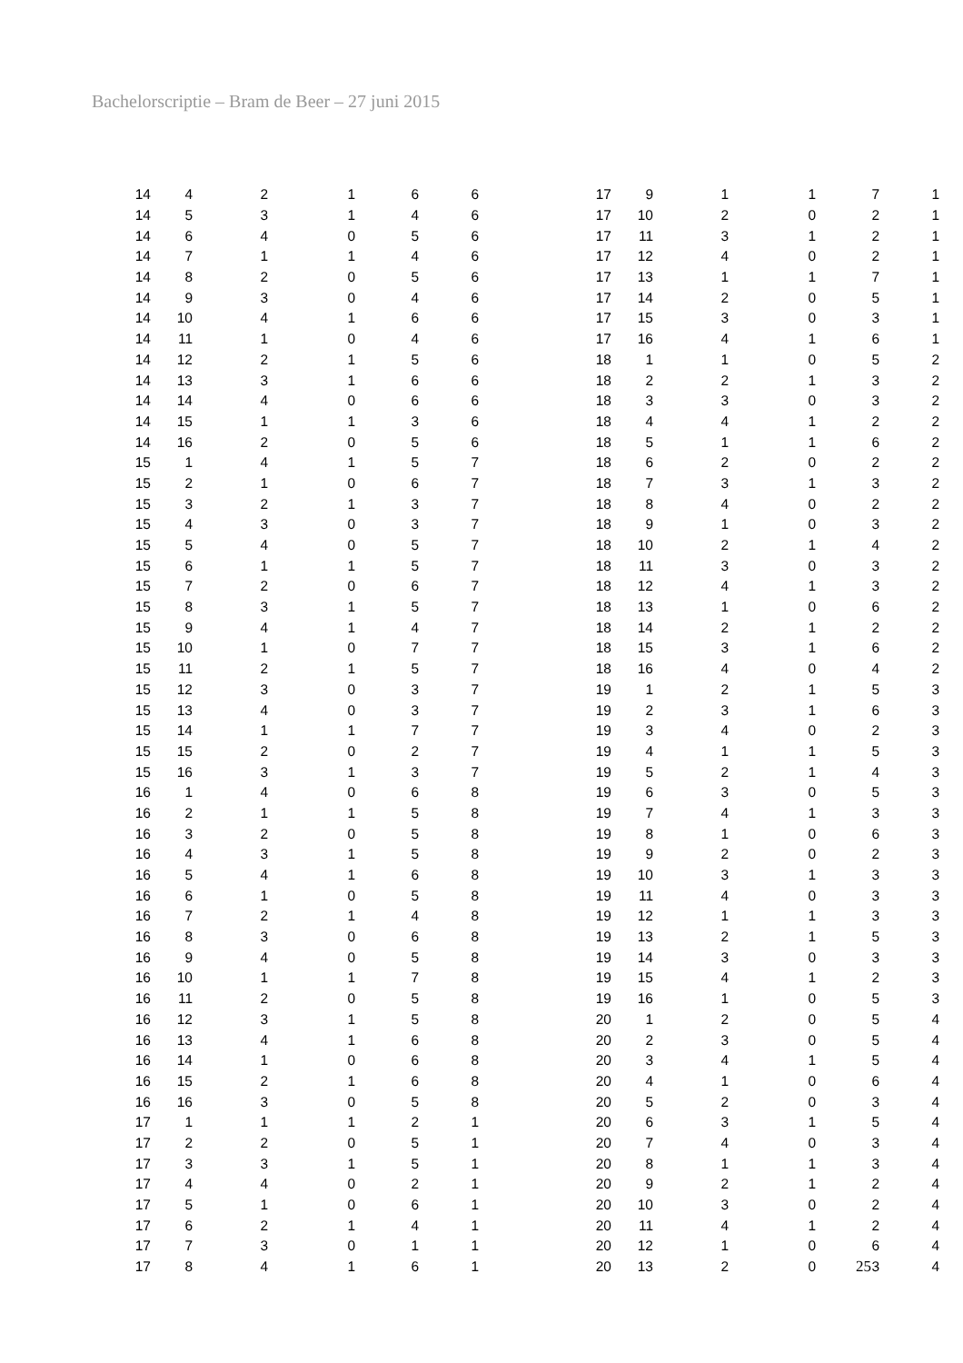Bachelorscriptie – Bram de Beer – 27 juni 2015
| 14 | 4 | 2 | 1 | 6 | 6 |
| 14 | 5 | 3 | 1 | 4 | 6 |
| 14 | 6 | 4 | 0 | 5 | 6 |
| 14 | 7 | 1 | 1 | 4 | 6 |
| 14 | 8 | 2 | 0 | 5 | 6 |
| 14 | 9 | 3 | 0 | 4 | 6 |
| 14 | 10 | 4 | 1 | 6 | 6 |
| 14 | 11 | 1 | 0 | 4 | 6 |
| 14 | 12 | 2 | 1 | 5 | 6 |
| 14 | 13 | 3 | 1 | 6 | 6 |
| 14 | 14 | 4 | 0 | 6 | 6 |
| 14 | 15 | 1 | 1 | 3 | 6 |
| 14 | 16 | 2 | 0 | 5 | 6 |
| 15 | 1 | 4 | 1 | 5 | 7 |
| 15 | 2 | 1 | 0 | 6 | 7 |
| 15 | 3 | 2 | 1 | 3 | 7 |
| 15 | 4 | 3 | 0 | 3 | 7 |
| 15 | 5 | 4 | 0 | 5 | 7 |
| 15 | 6 | 1 | 1 | 5 | 7 |
| 15 | 7 | 2 | 0 | 6 | 7 |
| 15 | 8 | 3 | 1 | 5 | 7 |
| 15 | 9 | 4 | 1 | 4 | 7 |
| 15 | 10 | 1 | 0 | 7 | 7 |
| 15 | 11 | 2 | 1 | 5 | 7 |
| 15 | 12 | 3 | 0 | 3 | 7 |
| 15 | 13 | 4 | 0 | 3 | 7 |
| 15 | 14 | 1 | 1 | 7 | 7 |
| 15 | 15 | 2 | 0 | 2 | 7 |
| 15 | 16 | 3 | 1 | 3 | 7 |
| 16 | 1 | 4 | 0 | 6 | 8 |
| 16 | 2 | 1 | 1 | 5 | 8 |
| 16 | 3 | 2 | 0 | 5 | 8 |
| 16 | 4 | 3 | 1 | 5 | 8 |
| 16 | 5 | 4 | 1 | 6 | 8 |
| 16 | 6 | 1 | 0 | 5 | 8 |
| 16 | 7 | 2 | 1 | 4 | 8 |
| 16 | 8 | 3 | 0 | 6 | 8 |
| 16 | 9 | 4 | 0 | 5 | 8 |
| 16 | 10 | 1 | 1 | 7 | 8 |
| 16 | 11 | 2 | 0 | 5 | 8 |
| 16 | 12 | 3 | 1 | 5 | 8 |
| 16 | 13 | 4 | 1 | 6 | 8 |
| 16 | 14 | 1 | 0 | 6 | 8 |
| 16 | 15 | 2 | 1 | 6 | 8 |
| 16 | 16 | 3 | 0 | 5 | 8 |
| 17 | 1 | 1 | 1 | 2 | 1 |
| 17 | 2 | 2 | 0 | 5 | 1 |
| 17 | 3 | 3 | 1 | 5 | 1 |
| 17 | 4 | 4 | 0 | 2 | 1 |
| 17 | 5 | 1 | 0 | 6 | 1 |
| 17 | 6 | 2 | 1 | 4 | 1 |
| 17 | 7 | 3 | 0 | 1 | 1 |
| 17 | 8 | 4 | 1 | 6 | 1 |
| 17 | 9 | 1 | 1 | 7 | 1 |
| 17 | 10 | 2 | 0 | 2 | 1 |
| 17 | 11 | 3 | 1 | 2 | 1 |
| 17 | 12 | 4 | 0 | 2 | 1 |
| 17 | 13 | 1 | 1 | 7 | 1 |
| 17 | 14 | 2 | 0 | 5 | 1 |
| 17 | 15 | 3 | 0 | 3 | 1 |
| 17 | 16 | 4 | 1 | 6 | 1 |
| 18 | 1 | 1 | 0 | 5 | 2 |
| 18 | 2 | 2 | 1 | 3 | 2 |
| 18 | 3 | 3 | 0 | 3 | 2 |
| 18 | 4 | 4 | 1 | 2 | 2 |
| 18 | 5 | 1 | 1 | 6 | 2 |
| 18 | 6 | 2 | 0 | 2 | 2 |
| 18 | 7 | 3 | 1 | 3 | 2 |
| 18 | 8 | 4 | 0 | 2 | 2 |
| 18 | 9 | 1 | 0 | 3 | 2 |
| 18 | 10 | 2 | 1 | 4 | 2 |
| 18 | 11 | 3 | 0 | 3 | 2 |
| 18 | 12 | 4 | 1 | 3 | 2 |
| 18 | 13 | 1 | 0 | 6 | 2 |
| 18 | 14 | 2 | 1 | 2 | 2 |
| 18 | 15 | 3 | 1 | 6 | 2 |
| 18 | 16 | 4 | 0 | 4 | 2 |
| 19 | 1 | 2 | 1 | 5 | 3 |
| 19 | 2 | 3 | 1 | 6 | 3 |
| 19 | 3 | 4 | 0 | 2 | 3 |
| 19 | 4 | 1 | 1 | 5 | 3 |
| 19 | 5 | 2 | 1 | 4 | 3 |
| 19 | 6 | 3 | 0 | 5 | 3 |
| 19 | 7 | 4 | 1 | 3 | 3 |
| 19 | 8 | 1 | 0 | 6 | 3 |
| 19 | 9 | 2 | 0 | 2 | 3 |
| 19 | 10 | 3 | 1 | 3 | 3 |
| 19 | 11 | 4 | 0 | 3 | 3 |
| 19 | 12 | 1 | 1 | 3 | 3 |
| 19 | 13 | 2 | 1 | 5 | 3 |
| 19 | 14 | 3 | 0 | 3 | 3 |
| 19 | 15 | 4 | 1 | 2 | 3 |
| 19 | 16 | 1 | 0 | 5 | 3 |
| 20 | 1 | 2 | 0 | 5 | 4 |
| 20 | 2 | 3 | 0 | 5 | 4 |
| 20 | 3 | 4 | 1 | 5 | 4 |
| 20 | 4 | 1 | 0 | 6 | 4 |
| 20 | 5 | 2 | 0 | 3 | 4 |
| 20 | 6 | 3 | 1 | 5 | 4 |
| 20 | 7 | 4 | 0 | 3 | 4 |
| 20 | 8 | 1 | 1 | 3 | 4 |
| 20 | 9 | 2 | 1 | 2 | 4 |
| 20 | 10 | 3 | 0 | 2 | 4 |
| 20 | 11 | 4 | 1 | 2 | 4 |
| 20 | 12 | 1 | 0 | 6 | 4 |
| 20 | 13 | 2 | 0 | 3 | 4 |
25